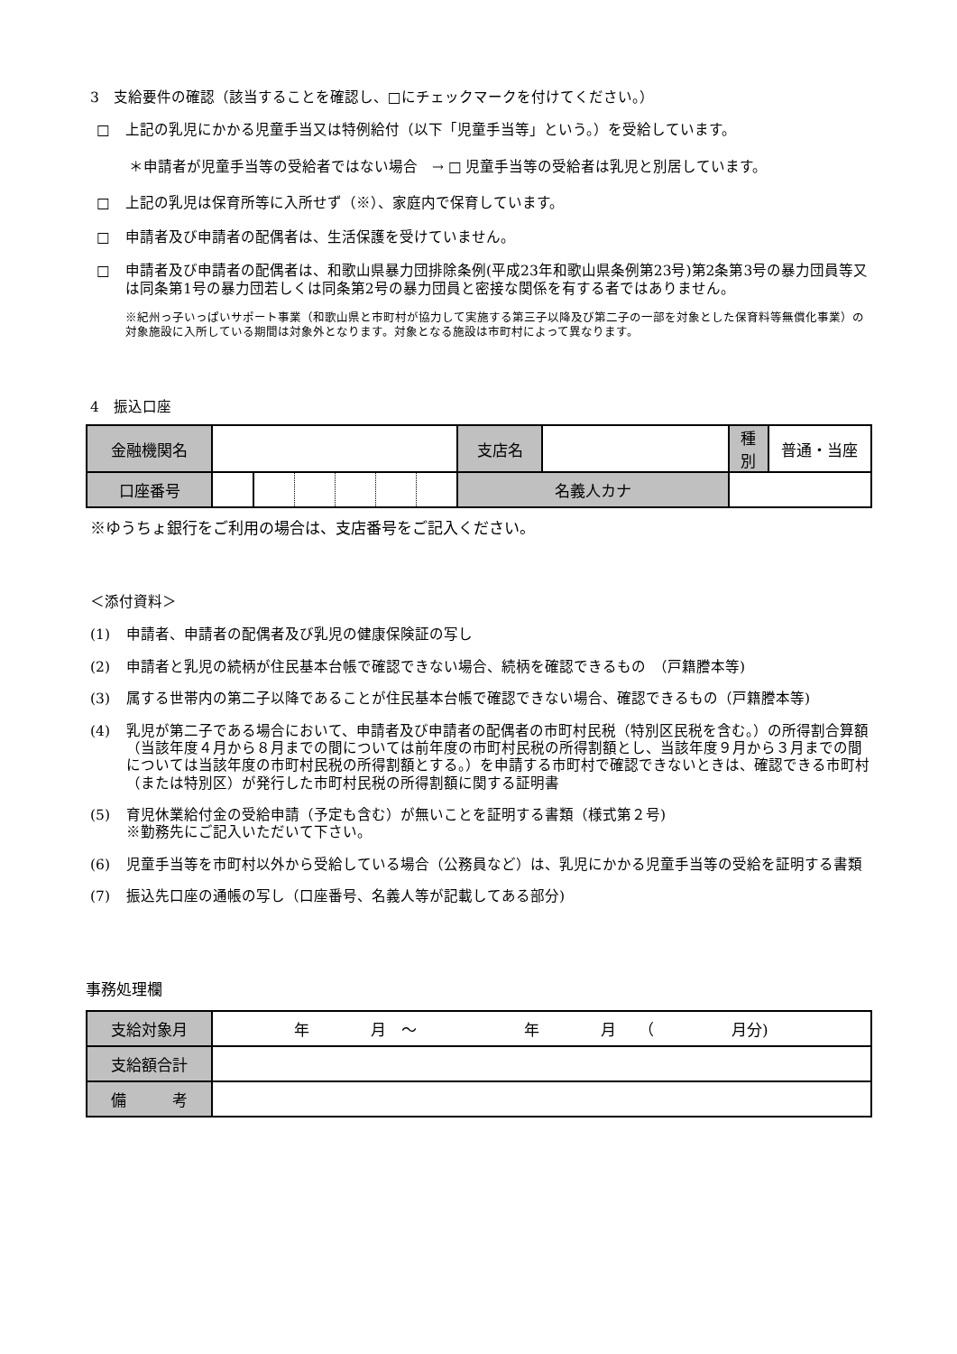3　支給要件の確認（該当することを確認し、□にチェックマークを付けてください。）
□ 上記の乳児にかかる児童手当又は特例給付（以下「児童手当等」という。）を受給しています。
＊申請者が児童手当等の受給者ではない場合　→ □ 児童手当等の受給者は乳児と別居しています。
□ 上記の乳児は保育所等に入所せず（※）、家庭内で保育しています。
□ 申請者及び申請者の配偶者は、生活保護を受けていません。
□ 申請者及び申請者の配偶者は、和歌山県暴力団排除条例(平成23年和歌山県条例第23号)第2条第3号の暴力団員等又は同条第1号の暴力団若しくは同条第2号の暴力団員と密接な関係を有する者ではありません。
※紀州っ子いっぱいサポート事業（和歌山県と市町村が協力して実施する第三子以降及び第二子の一部を対象とした保育料等無償化事業）の対象施設に入所している期間は対象外となります。対象となる施設は市町村によって異なります。
4　振込口座
| 金融機関名 | | | | | | | 支店名 | | | 種別 | 普通・当座 |
| 口座番号 | | | | | | | 名義人カナ | | | | |
※ゆうちょ銀行をご利用の場合は、支店番号をご記入ください。
＜添付資料＞
(1) 申請者、申請者の配偶者及び乳児の健康保険証の写し
(2) 申請者と乳児の続柄が住民基本台帳で確認できない場合、続柄を確認できるもの　（戸籍謄本等)
(3) 属する世帯内の第二子以降であることが住民基本台帳で確認できない場合、確認できるもの（戸籍謄本等)
(4) 乳児が第二子である場合において、申請者及び申請者の配偶者の市町村民税（特別区民税を含む。）の所得割合算額（当該年度４月から８月までの間については前年度の市町村民税の所得割額とし、当該年度９月から３月までの間については当該年度の市町村民税の所得割額とする。）を申請する市町村で確認できないときは、確認できる市町村（または特別区）が発行した市町村民税の所得割額に関する証明書
(5) 育児休業給付金の受給申請（予定も含む）が無いことを証明する書類（様式第２号)
※勤務先にご記入いただいて下さい。
(6) 児童手当等を市町村以外から受給している場合（公務員など）は、乳児にかかる児童手当等の受給を証明する書類
(7) 振込先口座の通帳の写し（口座番号、名義人等が記載してある部分)
事務処理欄
| 支給対象月 | 年 月 ～ 年 月 （ 月分) |
| 支給額合計 | |
| 備 考 | |